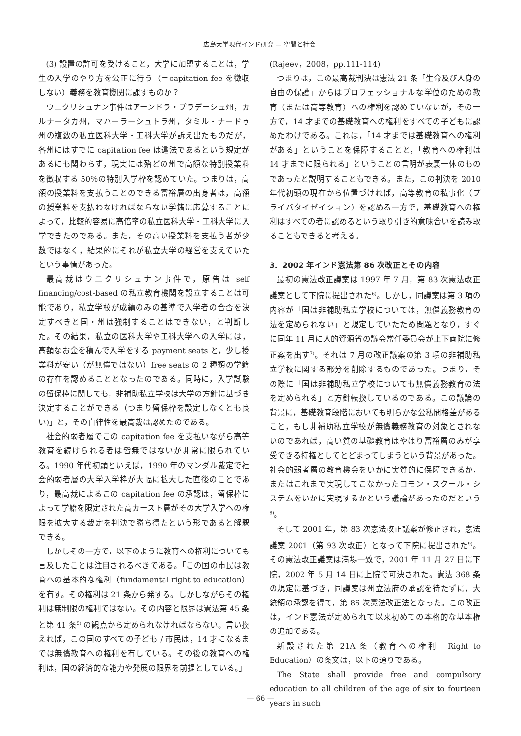広島大学現代インド研究 — 空間と社会
(3) 設置の許可を受けること，大学に加盟することは，学生の入学のやり方を公正に行う（＝capitation fee を徴収しない）義務を教育機関に課すものか？
ウニクリシュナン事件はアーンドラ・プラデーシュ州，カルナータカ州，マハーラーシュトラ州，タミル・ナードゥ州の複数の私立医科大学・工科大学が訴え出たものだが，各州にはすでに capitation fee は違法であるという規定があるにも関わらず，現実には殆どの州で高額な特別授業料を徴収する 50％の特別入学枠を認めていた。つまりは，高額の授業料を支払うことのできる富裕層の出身者は，高額の授業料を支払わなければならない学籍に応募することによって，比較的容易に高倍率の私立医科大学・工科大学に入学できたのである。また，その高い授業料を支払う者が少数ではなく，結果的にそれが私立大学の経営を支えていたという事情があった。
最高裁はウニクリシュナン事件で，原告は self financing/cost-based の私立教育機関を設立することは可能であり，私立学校が成績のみの基準で入学者の合否を決定すべきと国・州は強制することはできない，と判断した。その結果，私立の医科大学や工科大学への入学には，高額なお金を積んで入学をする payment seats と，少し授業料が安い（が無償ではない）free seats の 2 種類の学籍の存在を認めることとなったのである。同時に，入学試験の留保枠に関しても，非補助私立学校は大学の方針に基づき決定することができる（つまり留保枠を設定しなくとも良い)」と，その自律性を最高裁は認めたのである。
社会的弱者層でこの capitation fee を支払いながら高等教育を続けられる者は皆無ではないが非常に限られている。1990 年代初頭といえば，1990 年のマンダル裁定で社会的弱者層の大学入学枠が大幅に拡大した直後のことであり，最高裁によるこの capitation fee の承認は，留保枠によって学籍を限定された高カースト層がその大学入学への権限を拡大する裁定を判決で勝ち得たという形であると解釈できる。
しかしその一方で，以下のように教育への権利についても言及したことは注目されるべきである。「この国の市民は教育への基本的な権利（fundamental right to education）を有す。その権利は 21 条から発する。しかしながらその権利は無制限の権利ではない。その内容と限界は憲法第 45 条と第 41 条<sup>5)</sup> の観点から定められなければならない。言い換えれば，この国のすべての子ども / 市民は，14 才になるまでは無償教育への権利を有している。その後の教育への権利は，国の経済的な能力や発展の限界を前提としている。」
(Rajeev，2008，pp.111-114)
つまりは，この最高裁判決は憲法 21 条「生命及び人身の自由の保護」からはプロフェッショナルな学位のための教育（または高等教育）への権利を認めていないが，その一方で，14 才までの基礎教育への権利をすべての子どもに認めたわけである。これは，「14 才までは基礎教育への権利がある」ということを保障することと，「教育への権利は 14 才までに限られる」ということの言明が表裏一体のものであったと説明することもできる。また，この判決を 2010 年代初頭の現在から位置づければ，高等教育の私事化（プライバタイゼイション）を認める一方で，基礎教育への権利はすべての者に認めるという取り引き的意味合いを読み取ることもできると考える。
3．2002 年インド憲法第 86 次改正とその内容
最初の憲法改正議案は 1997 年 7 月，第 83 次憲法改正議案として下院に提出された<sup>6)</sup>。しかし，同議案は第 3 項の内容が「国は非補助私立学校については，無償義務教育の法を定められない」と規定していたため問題となり，すぐに同年 11 月に人的資源省の議会常任委員会が上下両院に修正案を出す<sup>7)</sup>。それは 7 月の改正議案の第 3 項の非補助私立学校に関する部分を削除するものであった。つまり，その際に「国は非補助私立学校についても無償義務教育の法を定められる」と方針転換しているのである。この議論の背景に，基礎教育段階においても明らかな公私間格差があること，もし非補助私立学校が無償義務教育の対象とされないのであれば，高い質の基礎教育はやはり富裕層のみが享受できる特権としてとどまってしまうという背景があった。社会的弱者層の教育機会をいかに実質的に保障できるか，またはこれまで実現してこなかったコモン・スクール・システムをいかに実現するかという議論があったのだという<sup>8)</sup>。
そして 2001 年，第 83 次憲法改正議案が修正され，憲法議案 2001（第 93 次改正）となって下院に提出された<sup>9)</sup>。その憲法改正議案は満場一致で，2001 年 11 月 27 日に下院，2002 年 5 月 14 日に上院で可決された。憲法 368 条の規定に基づき，同議案は州立法府の承認を待たずに，大統領の承認を得て，第 86 次憲法改正法となった。この改正は，インド憲法が定められて以来初めての本格的な基本権の追加である。
新設された第 21A 条（教育への権利　Right to Education）の条文は，以下の通りである。
The State shall provide free and compulsory education to all children of the age of six to fourteen years in such
— 66 —